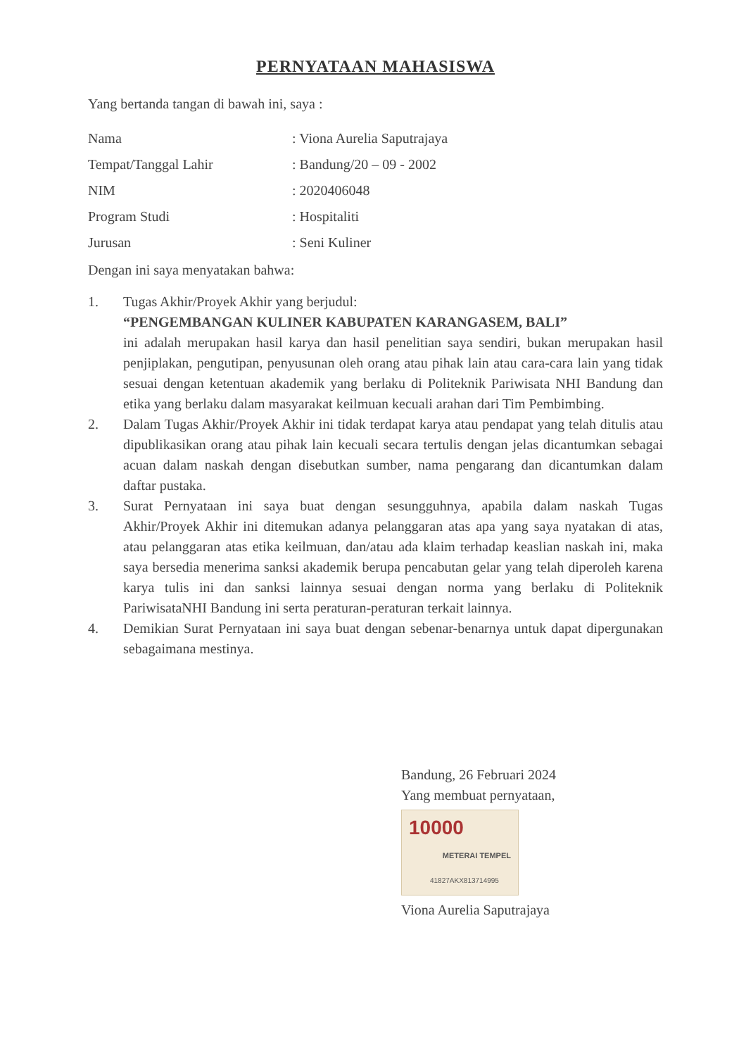PERNYATAAN MAHASISWA
Yang bertanda tangan di bawah ini, saya :
| Nama | : Viona Aurelia Saputrajaya |
| Tempat/Tanggal Lahir | : Bandung/20 – 09 - 2002 |
| NIM | : 2020406048 |
| Program Studi | : Hospitaliti |
| Jurusan | : Seni Kuliner |
Dengan ini saya menyatakan bahwa:
1. Tugas Akhir/Proyek Akhir yang berjudul:
“PENGEMBANGAN KULINER KABUPATEN KARANGASEM, BALI”
ini adalah merupakan hasil karya dan hasil penelitian saya sendiri, bukan merupakan hasil penjiplakan, pengutipan, penyusunan oleh orang atau pihak lain atau cara-cara lain yang tidak sesuai dengan ketentuan akademik yang berlaku di Politeknik Pariwisata NHI Bandung dan etika yang berlaku dalam masyarakat keilmuan kecuali arahan dari Tim Pembimbing.
2. Dalam Tugas Akhir/Proyek Akhir ini tidak terdapat karya atau pendapat yang telah ditulis atau dipublikasikan orang atau pihak lain kecuali secara tertulis dengan jelas dicantumkan sebagai acuan dalam naskah dengan disebutkan sumber, nama pengarang dan dicantumkan dalam daftar pustaka.
3. Surat Pernyataan ini saya buat dengan sesungguhnya, apabila dalam naskah Tugas Akhir/Proyek Akhir ini ditemukan adanya pelanggaran atas apa yang saya nyatakan di atas, atau pelanggaran atas etika keilmuan, dan/atau ada klaim terhadap keaslian naskah ini, maka saya bersedia menerima sanksi akademik berupa pencabutan gelar yang telah diperoleh karena karya tulis ini dan sanksi lainnya sesuai dengan norma yang berlaku di Politeknik PariwisataNHI Bandung ini serta peraturan-peraturan terkait lainnya.
4. Demikian Surat Pernyataan ini saya buat dengan sebenar-benarnya untuk dapat dipergunakan sebagaimana mestinya.
Bandung, 26 Februari 2024
Yang membuat pernyataan,
10000
METERAI TEMPEL
41827AKX813714995
Viona Aurelia Saputrajaya